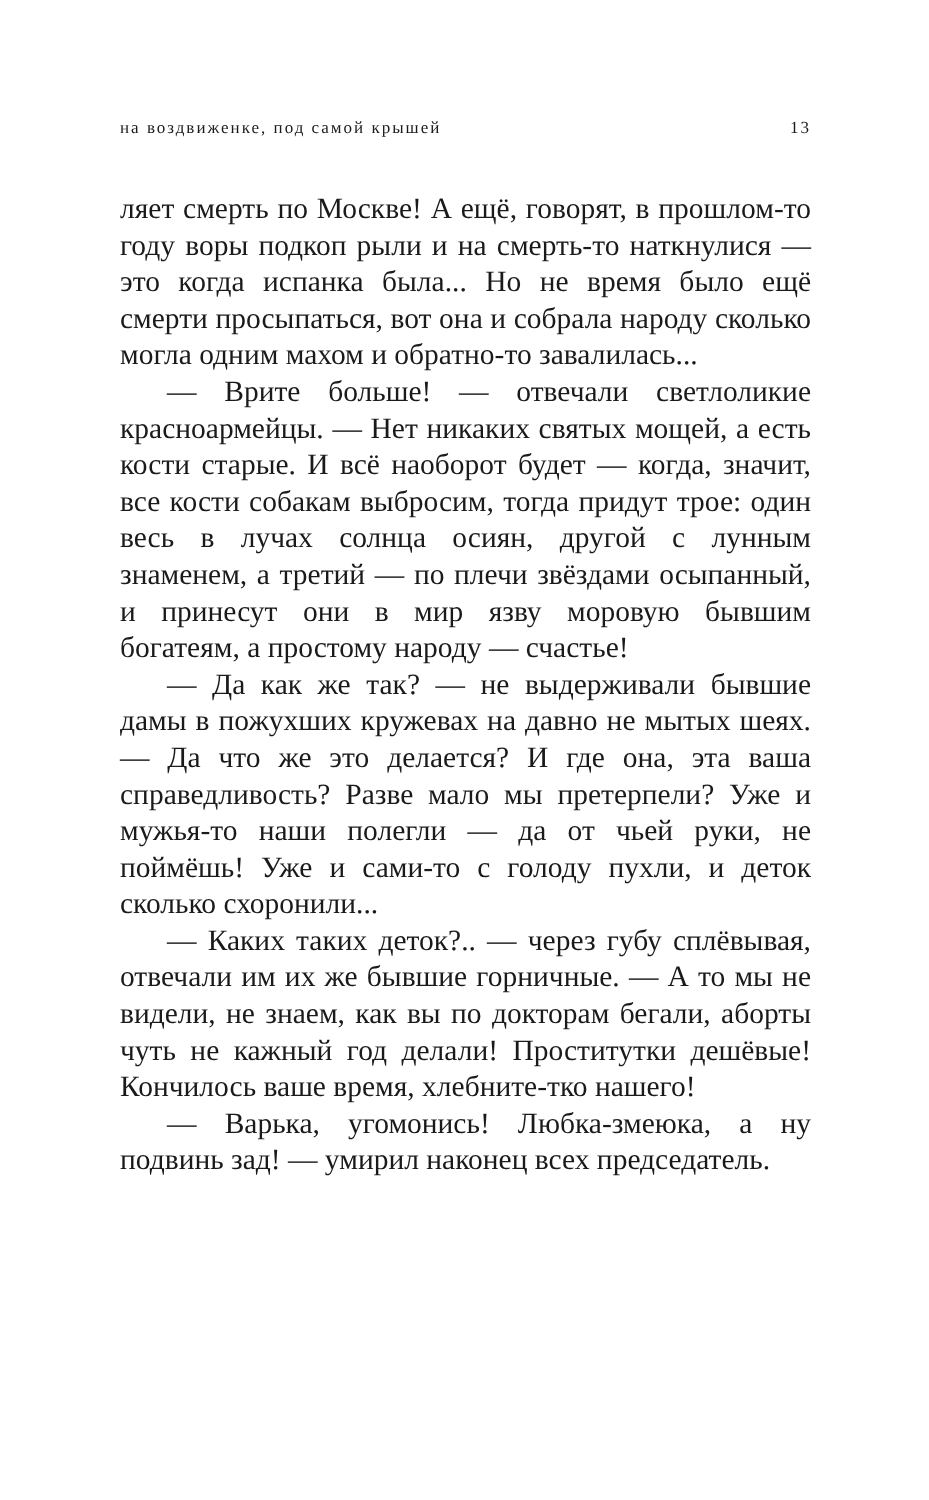на воздвиженке, под самой крышей 13
ляет смерть по Москве! А ещё, говорят, в прошлом-то году воры подкоп рыли и на смерть-то наткнулися — это когда испанка была... Но не время было ещё смерти просыпаться, вот она и собрала народу сколько могла одним махом и обратно-то завалилась...
— Врите больше! — отвечали светлоликие красноармейцы. — Нет никаких святых мощей, а есть кости старые. И всё наоборот будет — когда, значит, все кости собакам выбросим, тогда придут трое: один весь в лучах солнца осиян, другой с лунным знаменем, а третий — по плечи звёздами осыпанный, и принесут они в мир язву моровую бывшим богатеям, а простому народу — счастье!
— Да как же так? — не выдерживали бывшие дамы в пожухших кружевах на давно не мытых шеях. — Да что же это делается? И где она, эта ваша справедливость? Разве мало мы претерпели? Уже и мужья-то наши полегли — да от чьей руки, не поймёшь! Уже и сами-то с голоду пухли, и деток сколько схоронили...
— Каких таких деток?.. — через губу сплёвывая, отвечали им их же бывшие горничные. — А то мы не видели, не знаем, как вы по докторам бегали, аборты чуть не кажный год делали! Проститутки дешёвые! Кончилось ваше время, хлебните-тко нашего!
— Варька, угомонись! Любка-змеюка, а ну подвинь зад! — умирил наконец всех председатель.